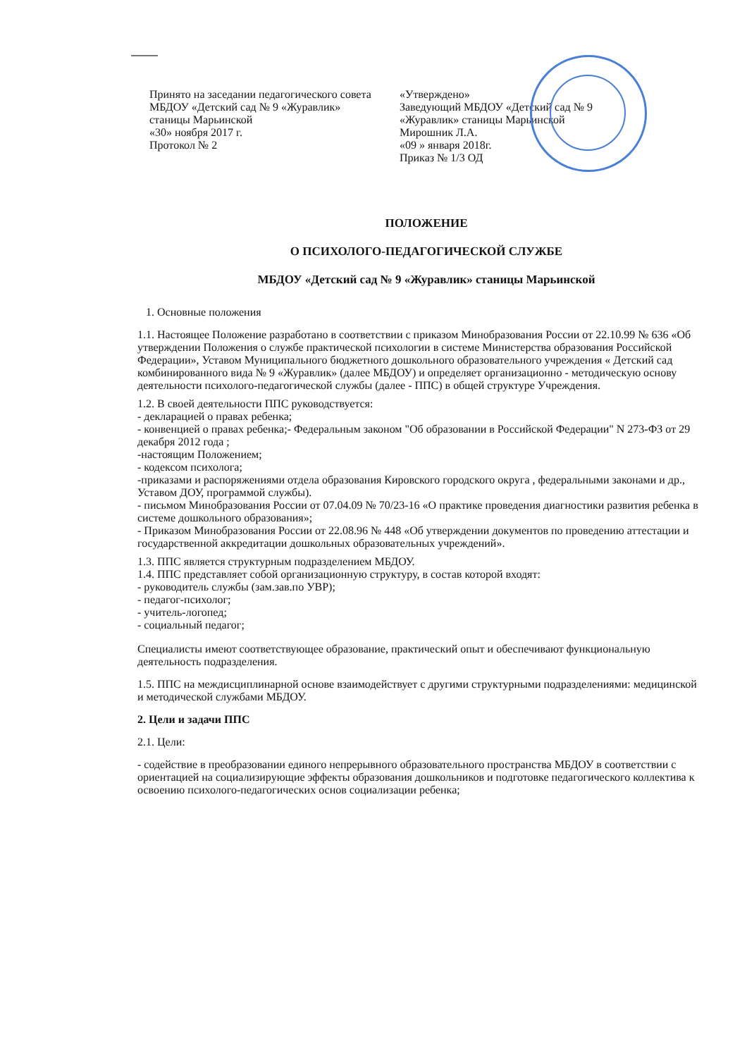Принято на заседании педагогического совета
МБДОУ «Детский сад № 9 «Журавлик»
станицы Марьинской
«30» ноября 2017 г.
Протокол № 2
«Утверждено»
Заведующий МБДОУ «Детский сад № 9
«Журавлик» станицы Марьинской
Мирошник Л.А.
«09 » января 2018г.
Приказ № 1/3 ОД
ПОЛОЖЕНИЕ
О ПСИХОЛОГО-ПЕДАГОГИЧЕСКОЙ СЛУЖБЕ
МБДОУ «Детский сад № 9 «Журавлик» станицы Марьинской
1. Основные положения
1.1. Настоящее Положение разработано в соответствии с приказом Минобразования России от 22.10.99 № 636 «Об утверждении Положения о службе практической психологии в системе Министерства образования Российской Федерации», Уставом Муниципального бюджетного дошкольного образовательного учреждения « Детский сад комбинированного вида № 9 «Журавлик» (далее МБДОУ) и определяет организационно - методическую основу деятельности психолого-педагогической службы (далее - ППС) в общей структуре Учреждения.
1.2. В своей деятельности ППС руководствуется:
- декларацией о правах ребенка;
- конвенцией о правах ребенка;- Федеральным законом "Об образовании в Российской Федерации" N 273-ФЗ от 29 декабря 2012 года ;
-настоящим Положением;
- кодексом психолога;
-приказами и распоряжениями отдела образования Кировского городского округа , федеральными законами и др., Уставом ДОУ, программой службы).
- письмом Минобразования России от 07.04.09 № 70/23-16 «О практике проведения диагностики развития ребенка в системе дошкольного образования»;
- Приказом Минобразования России от 22.08.96 № 448 «Об утверждении документов по проведению аттестации и государственной аккредитации дошкольных образовательных учреждений».
1.3. ППС является структурным подразделением МБДОУ.
1.4. ППС представляет собой организационную структуру, в состав которой входят:
- руководитель службы (зам.зав.по УВР);
- педагог-психолог;
- учитель-логопед;
- социальный педагог;
Специалисты имеют соответствующее образование, практический опыт и обеспечивают функциональную деятельность подразделения.
1.5. ППС на междисциплинарной основе взаимодействует с другими структурными подразделениями: медицинской и методической службами МБДОУ.
2. Цели и задачи ППС
2.1. Цели:
- содействие в преобразовании единого непрерывного образовательного пространства МБДОУ в соответствии с ориентацией на социализирующие эффекты образования дошкольников и подготовке педагогического коллектива к освоению психолого-педагогических основ социализации ребенка;